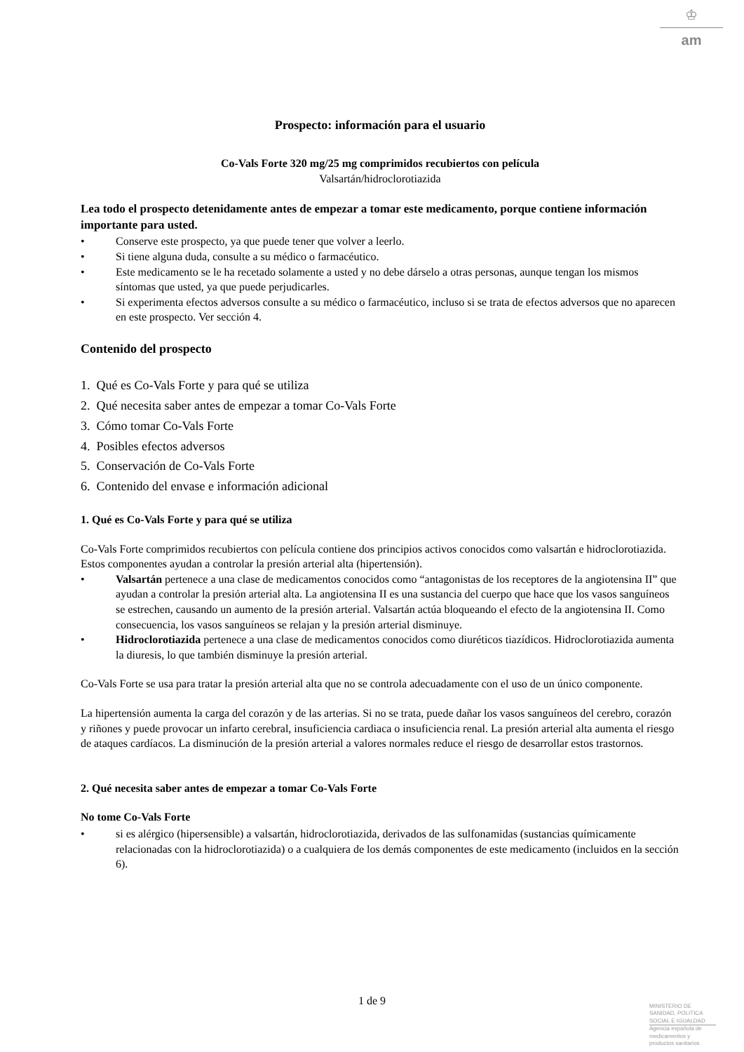♔
am
Prospecto: información para el usuario
Co-Vals Forte 320 mg/25 mg comprimidos recubiertos con película
Valsartán/hidroclorotiazida
Lea todo el prospecto detenidamente antes de empezar a tomar este medicamento, porque contiene información importante para usted.
• Conserve este prospecto, ya que puede tener que volver a leerlo.
• Si tiene alguna duda, consulte a su médico o farmacéutico.
• Este medicamento se le ha recetado solamente a usted y no debe dárselo a otras personas, aunque tengan los mismos síntomas que usted, ya que puede perjudicarles.
• Si experimenta efectos adversos consulte a su médico o farmacéutico, incluso si se trata de efectos adversos que no aparecen en este prospecto. Ver sección 4.
Contenido del prospecto
1. Qué es Co-Vals Forte y para qué se utiliza
2. Qué necesita saber antes de empezar a tomar Co-Vals Forte
3. Cómo tomar Co-Vals Forte
4. Posibles efectos adversos
5. Conservación de Co-Vals Forte
6. Contenido del envase e información adicional
1. Qué es Co-Vals Forte y para qué se utiliza
Co-Vals Forte comprimidos recubiertos con película contiene dos principios activos conocidos como valsartán e hidroclorotiazida. Estos componentes ayudan a controlar la presión arterial alta (hipertensión).
• Valsartán pertenece a una clase de medicamentos conocidos como “antagonistas de los receptores de la angiotensina II” que ayudan a controlar la presión arterial alta. La angiotensina II es una sustancia del cuerpo que hace que los vasos sanguíneos se estrechen, causando un aumento de la presión arterial. Valsartán actúa bloqueando el efecto de la angiotensina II. Como consecuencia, los vasos sanguíneos se relajan y la presión arterial disminuye.
• Hidroclorotiazida pertenece a una clase de medicamentos conocidos como diuréticos tiazídicos. Hidroclorotiazida aumenta la diuresis, lo que también disminuye la presión arterial.
Co-Vals Forte se usa para tratar la presión arterial alta que no se controla adecuadamente con el uso de un único componente.
La hipertensión aumenta la carga del corazón y de las arterias. Si no se trata, puede dañar los vasos sanguíneos del cerebro, corazón y riñones y puede provocar un infarto cerebral, insuficiencia cardiaca o insuficiencia renal. La presión arterial alta aumenta el riesgo de ataques cardíacos. La disminución de la presión arterial a valores normales reduce el riesgo de desarrollar estos trastornos.
2. Qué necesita saber antes de empezar a tomar Co-Vals Forte
No tome Co-Vals Forte
• si es alérgico (hipersensible) a valsartán, hidroclorotiazida, derivados de las sulfonamidas (sustancias químicamente relacionadas con la hidroclorotiazida) o a cualquiera de los demás componentes de este medicamento (incluidos en la sección 6).
1 de 9
MINISTERIO DE
SANIDAD, POLITICA
SOCIAL E IGUALDAD
Agencia española de
medicamentos y
productos sanitarios